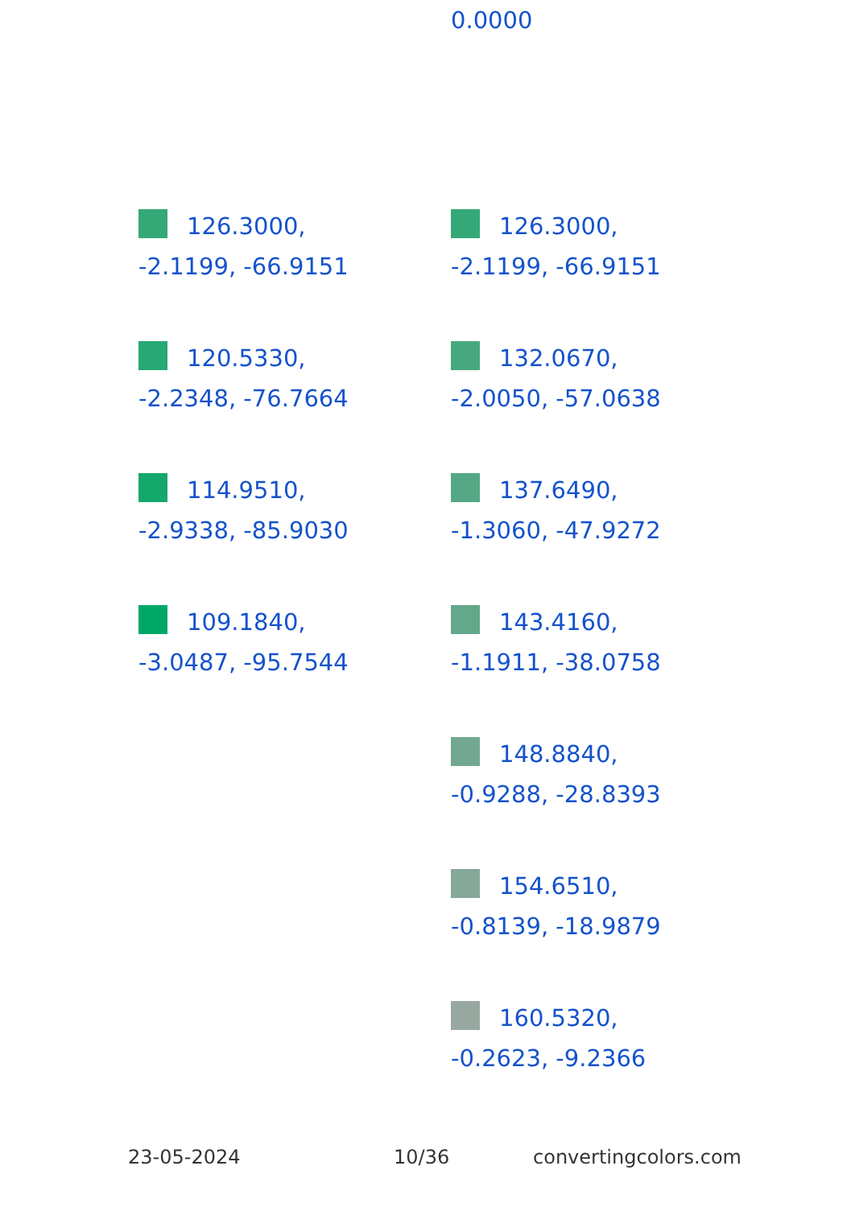0.0000
126.3000, -2.1199, -66.9151
120.5330, -2.2348, -76.7664
114.9510, -2.9338, -85.9030
109.1840, -3.0487, -95.7544
126.3000, -2.1199, -66.9151
132.0670, -2.0050, -57.0638
137.6490, -1.3060, -47.9272
143.4160, -1.1911, -38.0758
148.8840, -0.9288, -28.8393
154.6510, -0.8139, -18.9879
160.5320, -0.2623, -9.2366
23-05-2024 10/36 convertingcolors.com